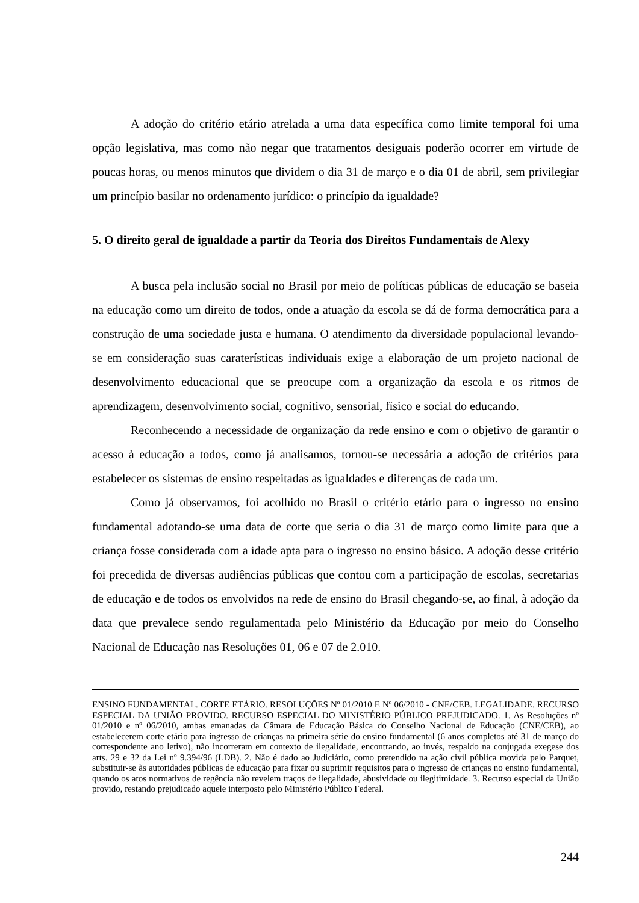A adoção do critério etário atrelada a uma data específica como limite temporal foi uma opção legislativa, mas como não negar que tratamentos desiguais poderão ocorrer em virtude de poucas horas, ou menos minutos que dividem o dia 31 de março e o dia 01 de abril, sem privilegiar um princípio basilar no ordenamento jurídico: o princípio da igualdade?
5. O direito geral de igualdade a partir da Teoria dos Direitos Fundamentais de Alexy
A busca pela inclusão social no Brasil por meio de políticas públicas de educação se baseia na educação como um direito de todos, onde a atuação da escola se dá de forma democrática para a construção de uma sociedade justa e humana. O atendimento da diversidade populacional levando-se em consideração suas caraterísticas individuais exige a elaboração de um projeto nacional de desenvolvimento educacional que se preocupe com a organização da escola e os ritmos de aprendizagem, desenvolvimento social, cognitivo, sensorial, físico e social do educando.
Reconhecendo a necessidade de organização da rede ensino e com o objetivo de garantir o acesso à educação a todos, como já analisamos, tornou-se necessária a adoção de critérios para estabelecer os sistemas de ensino respeitadas as igualdades e diferenças de cada um.
Como já observamos, foi acolhido no Brasil o critério etário para o ingresso no ensino fundamental adotando-se uma data de corte que seria o dia 31 de março como limite para que a criança fosse considerada com a idade apta para o ingresso no ensino básico. A adoção desse critério foi precedida de diversas audiências públicas que contou com a participação de escolas, secretarias de educação e de todos os envolvidos na rede de ensino do Brasil chegando-se, ao final, à adoção da data que prevalece sendo regulamentada pelo Ministério da Educação por meio do Conselho Nacional de Educação nas Resoluções 01, 06 e 07 de 2.010.
ENSINO FUNDAMENTAL. CORTE ETÁRIO. RESOLUÇÕES Nº 01/2010 E Nº 06/2010 - CNE/CEB. LEGALIDADE. RECURSO ESPECIAL DA UNIÃO PROVIDO. RECURSO ESPECIAL DO MINISTÉRIO PÚBLICO PREJUDICADO. 1. As Resoluções nº 01/2010 e nº 06/2010, ambas emanadas da Câmara de Educação Básica do Conselho Nacional de Educação (CNE/CEB), ao estabelecerem corte etário para ingresso de crianças na primeira série do ensino fundamental (6 anos completos até 31 de março do correspondente ano letivo), não incorreram em contexto de ilegalidade, encontrando, ao invés, respaldo na conjugada exegese dos arts. 29 e 32 da Lei nº 9.394/96 (LDB). 2. Não é dado ao Judiciário, como pretendido na ação civil pública movida pelo Parquet, substituir-se às autoridades públicas de educação para fixar ou suprimir requisitos para o ingresso de crianças no ensino fundamental, quando os atos normativos de regência não revelem traços de ilegalidade, abusividade ou ilegitimidade. 3. Recurso especial da União provido, restando prejudicado aquele interposto pelo Ministério Público Federal.
244